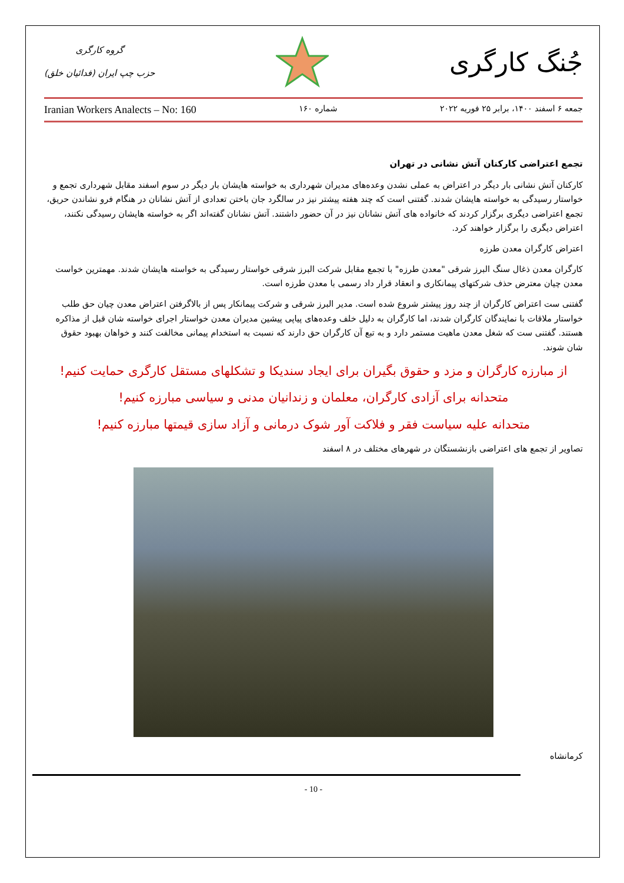گروه کارگری
حزب چپ ایران (فدائیان خلق)
جُنگ کارگری
Iranian Workers Analects – No: 160 شماره ۱۶۰ جمعه ۶ اسفند ۱۴۰۰، برابر ۲۵ فوریه ۲۰۲۲
تجمع اعتراضی کارکنان آتش نشانی در تهران
کارکنان آتش نشانی بار دیگر در اعتراض به عملی نشدن وعده‌های مدیران شهرداری به خواسته هایشان بار دیگر در سوم اسفند مقابل شهرداری تجمع و خواستار رسیدگی به خواسته هایشان شدند. گفتنی است که چند هفته پیشتر نیز در سالگرد جان باختن تعدادی از آتش نشانان در هنگام فرو نشاندن حریق، تجمع اعتراضی دیگری برگزار کردند که خانواده های آتش نشانان نیز در آن حضور داشتند. آتش نشانان گفته‌اند اگر به خواسته هایشان رسیدگی نکنند، اعتراض دیگری را برگزار خواهند کرد.
اعتراض کارگران معدن طرزه
کارگران معدن ذغال سنگ البرز شرقی "معدن طرزه" با تجمع مقابل شرکت البرز شرقی خواستار رسیدگی به خواسته هایشان شدند. مهمترین خواست معدن چیان معترض حذف شرکتهای پیمانکاری و انعقاد قرار داد رسمی با معدن طرزه است.
گفتنی ست اعتراض کارگران از چند روز پیشتر شروع شده است. مدیر البرز شرقی و شرکت پیمانکار پس از بالاگرفتن اعتراض معدن چیان حق طلب خواستار ملاقات با نمایندگان کارگران شدند، اما کارگران به دلیل خلف وعده‌های پیاپی پیشین مدیران معدن خواستار اجرای خواسته شان قبل از مذاکره هستند. گفتنی ست که شغل معدن ماهیت مستمر دارد و به تبع آن کارگران حق دارند که نسبت به استخدام پیمانی مخالفت کنند و خواهان بهبود حقوق شان شوند.
از مبارزه کارگران و مزد و حقوق بگیران برای ایجاد سندیکا و تشکلهای مستقل کارگری حمایت کنیم!
متحدانه برای آزادی کارگران، معلمان و زندانیان مدنی و سیاسی مبارزه کنیم!
متحدانه علیه سیاست فقر و فلاکت آور شوک درمانی و آزاد سازی قیمتها مبارزه کنیم!
تصاویر از تجمع های اعتراضی بازنشستگان در شهرهای مختلف در ۸ اسفند
کرمانشاه
- 10 -